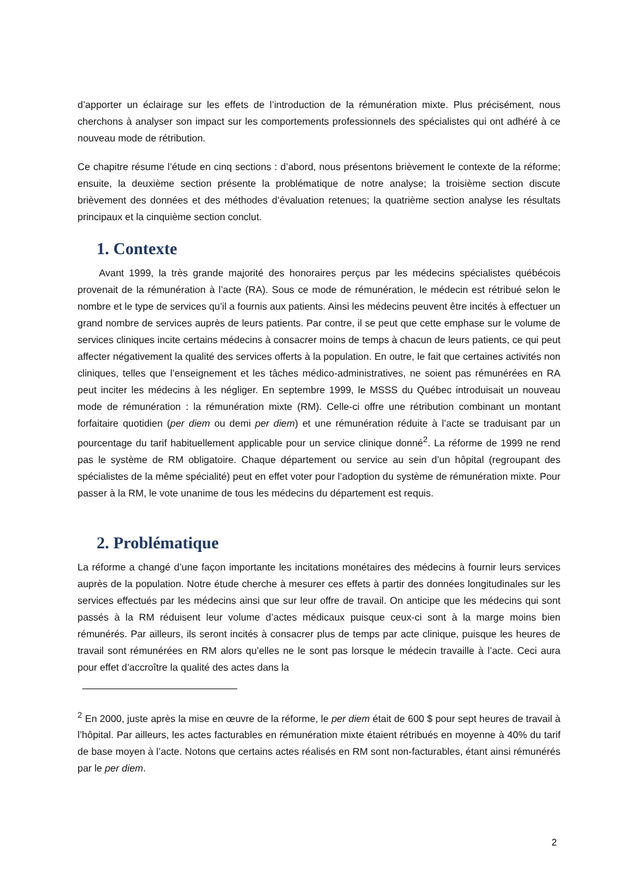d’apporter un éclairage sur les effets de l’introduction de la rémunération mixte. Plus précisément, nous cherchons à analyser son impact sur les comportements professionnels des spécialistes qui ont adhéré à ce nouveau mode de rétribution.
Ce chapitre résume l’étude en cinq sections : d’abord, nous présentons brièvement le contexte de la réforme; ensuite, la deuxième section présente la problématique de notre analyse; la troisième section discute brièvement des données et des méthodes d’évaluation retenues; la quatrième section analyse les résultats principaux et la cinquième section conclut.
1. Contexte
Avant 1999, la très grande majorité des honoraires perçus par les médecins spécialistes québécois provenait de la rémunération à l’acte (RA). Sous ce mode de rémunération, le médecin est rétribué selon le nombre et le type de services qu’il a fournis aux patients. Ainsi les médecins peuvent être incités à effectuer un grand nombre de services auprès de leurs patients. Par contre, il se peut que cette emphase sur le volume de services cliniques incite certains médecins à consacrer moins de temps à chacun de leurs patients, ce qui peut affecter négativement la qualité des services offerts à la population. En outre, le fait que certaines activités non cliniques, telles que l’enseignement et les tâches médico-administratives, ne soient pas rémunérées en RA peut inciter les médecins à les négliger. En septembre 1999, le MSSS du Québec introduisait un nouveau mode de rémunération : la rémunération mixte (RM). Celle-ci offre une rétribution combinant un montant forfaitaire quotidien (per diem ou demi per diem) et une rémunération réduite à l’acte se traduisant par un pourcentage du tarif habituellement applicable pour un service clinique donné<sup>2</sup>. La réforme de 1999 ne rend pas le système de RM obligatoire. Chaque département ou service au sein d’un hôpital (regroupant des spécialistes de la même spécialité) peut en effet voter pour l’adoption du système de rémunération mixte. Pour passer à la RM, le vote unanime de tous les médecins du département est requis.
2. Problématique
La réforme a changé d’une façon importante les incitations monétaires des médecins à fournir leurs services auprès de la population. Notre étude cherche à mesurer ces effets à partir des données longitudinales sur les services effectués par les médecins ainsi que sur leur offre de travail. On anticipe que les médecins qui sont passés à la RM réduisent leur volume d’actes médicaux puisque ceux-ci sont à la marge moins bien rémunérés. Par ailleurs, ils seront incités à consacrer plus de temps par acte clinique, puisque les heures de travail sont rémunérées en RM alors qu’elles ne le sont pas lorsque le médecin travaille à l’acte. Ceci aura pour effet d’accroître la qualité des actes dans la
<sup>2</sup> En 2000, juste après la mise en œuvre de la réforme, le per diem était de 600 $ pour sept heures de travail à l’hôpital. Par ailleurs, les actes facturables en rémunération mixte étaient rétribués en moyenne à 40% du tarif de base moyen à l’acte. Notons que certains actes réalisés en RM sont non-facturables, étant ainsi rémunérés par le per diem.
2